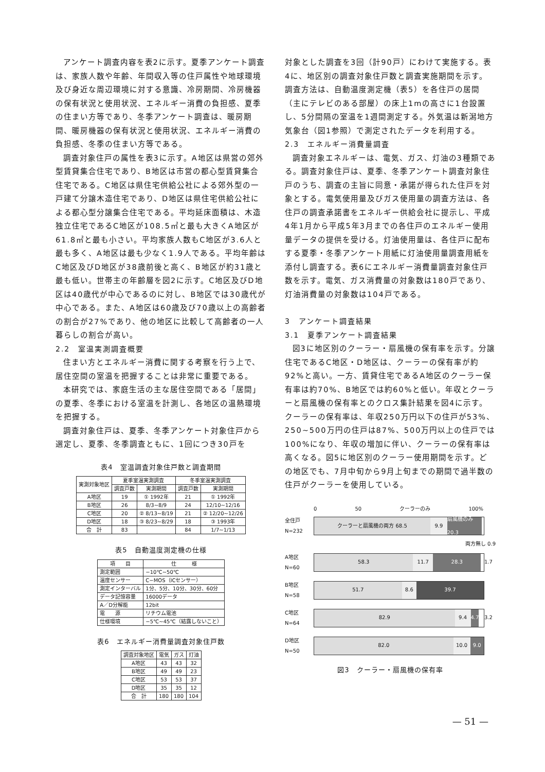アンケート調査内容を表2に示す。夏季アンケート調査は、家族人数や年齢、年間収入等の住戸属性や地球環境及び身近な周辺環境に対する意識、冷房期間、冷房機器の保有状況と使用状況、エネルギー消費の負担感、夏季の住まい方等であり、冬季アンケート調査は、暖房期間、暖房機器の保有状況と使用状況、エネルギー消費の負担感、冬季の住まい方等である。
調査対象住戸の属性を表3に示す。A地区は県営の郊外型賃貸集合住宅であり、B地区は市営の都心型賃貸集合住宅である。C地区は県住宅供給公社による郊外型の一戸建て分譲木造住宅であり、D地区は県住宅供給公社による都心型分譲集合住宅である。平均延床面積は、木造独立住宅であるC地区が108.5㎡と最も大きくA地区が61.8㎡と最も小さい。平均家族人数もC地区が3.6人と最も多く、A地区は最も少なく1.9人である。平均年齢はC地区及びD地区が38歳前後と高く、B地区が約31歳と最も低い。世帯主の年齢層を図2に示す。C地区及びD地区は40歳代が中心であるのに対し、B地区では30歳代が中心である。また、A地区は60歳及び70歳以上の高齢者の割合が27%であり、他の地区に比較して高齢者の一人暮らしの割合が高い。
2.2　室温実測調査概要
住まい方とエネルギー消費に関する考察を行う上で、居住空間の室温を把握することは非常に重要である。
本研究では、家庭生活の主な居住空間である「居間」の夏季、冬季における室温を計測し、各地区の温熱環境を把握する。
調査対象住戸は、夏季、冬季アンケート対象住戸から選定し、夏季、冬季調査ともに、1回につき30戸を
表4　室温調査対象住戸数と調査期間
| 実測対象地区 | 夏季室温実測調査 | | 冬季室温実測調査 | |
| --- | --- | --- | --- | --- |
| | 調査戸数 | 実測期間 | 調査戸数 | 実測期間 |
| A地区 | 19 | ① 1992年 | 21 | ① 1992年 |
| B地区 | 26 | 8/3~8/9 | 24 | 12/10~12/16 |
| C地区 | 20 | ② 8/13~8/19 | 21 | ② 12/20~12/26 |
| D地区 | 18 | ③ 8/23~8/29 | 18 | ③ 1993年 |
| 合 計 | 83 | | 84 | 1/7~1/13 |
表5　自動温度測定機の仕様
| 項 目 | 仕 様 |
| --- | --- |
| 測定範囲 | −10℃~50℃ |
| 温度センサー | C−MOS（ICセンサー） |
| 測定インターバル | 1分、5分、10分、30分、60分 |
| データ記憶容量 | 16000データ |
| A／D分解能 | 12bit |
| 電 源 | リチウム電池 |
| 仕様環境 | −5℃~45℃（結露しないこと） |
表6　エネルギー消費量調査対象住戸数
| 調査対象地区 | 電気 | ガス | 灯油 |
| --- | --- | --- | --- |
| A地区 | 43 | 43 | 32 |
| B地区 | 49 | 49 | 23 |
| C地区 | 53 | 53 | 37 |
| D地区 | 35 | 35 | 12 |
| 合 計 | 180 | 180 | 104 |
対象とした調査を3回（計90戸）にわけて実施する。表4に、地区別の調査対象住戸数と調査実施期間を示す。調査方法は、自動温度測定機（表5）を各住戸の居間（主にテレビのある部屋）の床上1mの高さに1台設置し、5分間隔の室温を1週間測定する。外気温は新潟地方気象台（図1参照）で測定されたデータを利用する。
2.3　エネルギー消費量調査
調査対象エネルギーは、電気、ガス、灯油の3種類である。調査対象住戸は、夏季、冬季アンケート調査対象住戸のうち、調査の主旨に同意・承諾が得られた住戸を対象とする。電気使用量及びガス使用量の調査方法は、各住戸の調査承諾書をエネルギー供給会社に提示し、平成4年1月から平成5年3月までの各住戸のエネルギー使用量データの提供を受ける。灯油使用量は、各住戸に配布する夏季・冬季アンケート用紙に灯油使用量調査用紙を添付し調査する。表6にエネルギー消費量調査対象住戸数を示す。電気、ガス消費量の対象数は180戸であり、灯油消費量の対象数は104戸である。
3　アンケート調査結果
3.1　夏季アンケート調査結果
図3に地区別のクーラー・扇風機の保有率を示す。分譲住宅であるC地区・D地区は、クーラーの保有率が約92%と高い。一方、賃貸住宅であるA地区のクーラー保有率は約70%、B地区では約60%と低い。年収とクーラーと扇風機の保有率とのクロス集計結果を図4に示す。クーラーの保有率は、年収250万円以下の住戸が53%、250~500万円の住戸は87%、500万円以上の住戸では100%になり、年収の増加に伴い、クーラーの保有率は高くなる。図5に地区別のクーラー使用期間を示す。どの地区でも、7月中旬から9月上旬までの期間で過半数の住戸がクーラーを使用している。
0 50 クーラーのみ 100%
全住戸
N=232
クーラーと扇風機の両方 68.5 9.9 扇風機のみ 20.3
両方無し 0.9
A地区
N=60
58.3 11.7 28.3
1.7
B地区
N=58
51.7 8.6 39.7
C地区
N=64
82.9 9.4 4.7
3.2
D地区
N=50
82.0 10.0 9.0
図3　クーラー・扇風機の保有率
— 51 —